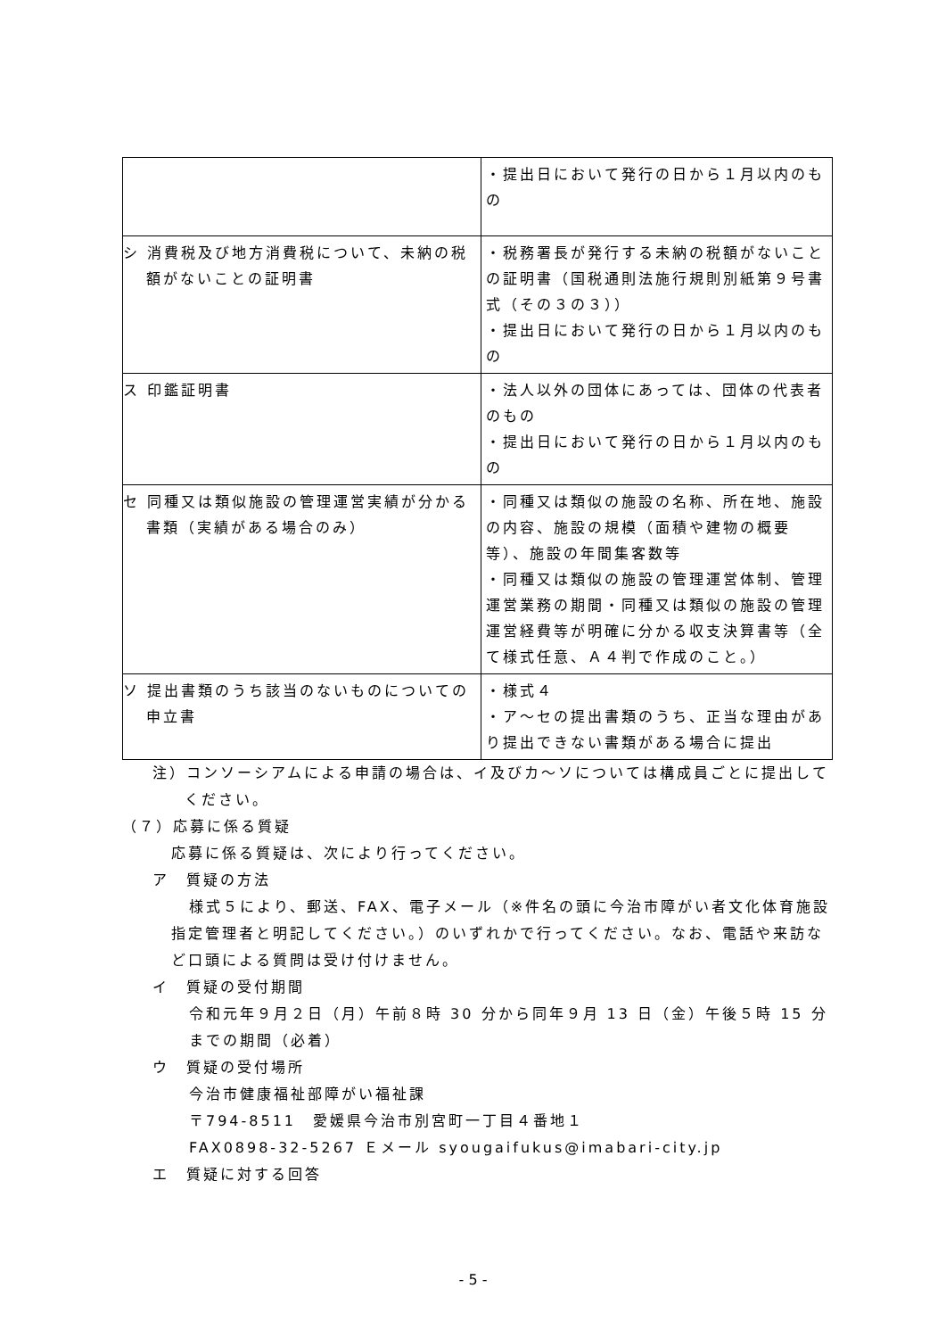| | ・提出日において発行の日から１月以内のもの |
| シ 消費税及び地方消費税について、未納の税額がないことの証明書 | ・税務署長が発行する未納の税額がないことの証明書（国税通則法施行規則別紙第９号書式（その３の３）） ・提出日において発行の日から１月以内のもの |
| ス 印鑑証明書 | ・法人以外の団体にあっては、団体の代表者のもの ・提出日において発行の日から１月以内のもの |
| セ 同種又は類似施設の管理運営実績が分かる書類（実績がある場合のみ） | ・同種又は類似の施設の名称、所在地、施設の内容、施設の規模（面積や建物の概要等）、施設の年間集客数等 ・同種又は類似の施設の管理運営体制、管理運営業務の期間・同種又は類似の施設の管理運営経費等が明確に分かる収支決算書等（全て様式任意、Ａ４判で作成のこと。） |
| ソ 提出書類のうち該当のないものについての申立書 | ・様式４ ・ア～セの提出書類のうち、正当な理由があり提出できない書類がある場合に提出 |
注）コンソーシアムによる申請の場合は、イ及びカ～ソについては構成員ごとに提出してください。
（７）応募に係る質疑
応募に係る質疑は、次により行ってください。
ア　質疑の方法
様式５により、郵送、FAX、電子メール（※件名の頭に今治市障がい者文化体育施設指定管理者と明記してください。）のいずれかで行ってください。なお、電話や来訪など口頭による質問は受け付けません。
イ　質疑の受付期間
令和元年９月２日（月）午前８時 30 分から同年９月 13 日（金）午後５時 15 分までの期間（必着）
ウ　質疑の受付場所
今治市健康福祉部障がい福祉課
〒794-8511　愛媛県今治市別宮町一丁目４番地１
FAX0898-32-5267 Ｅメール syougaifukus@imabari-city.jp
エ　質疑に対する回答
- 5 -